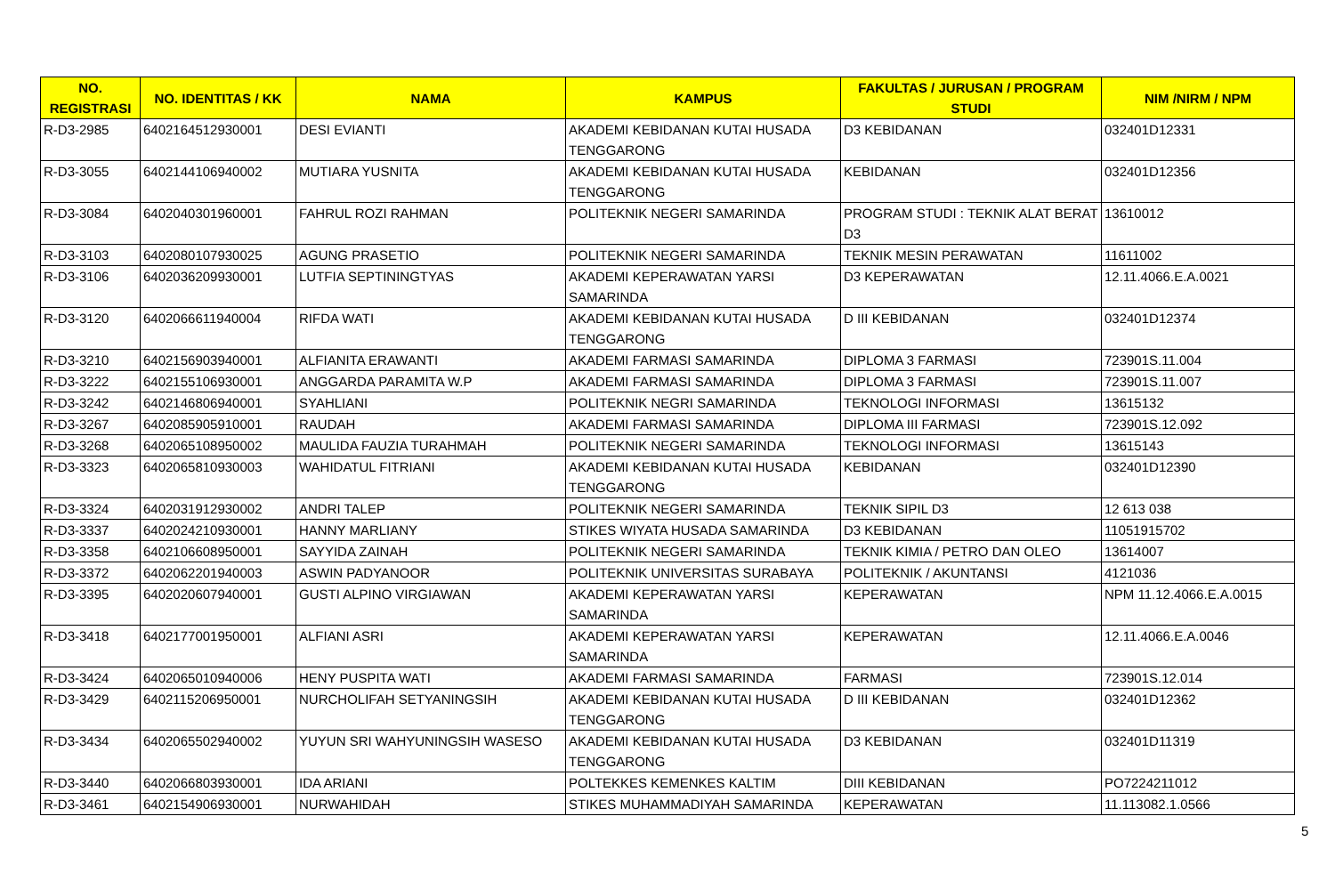| NO. REGISTRASI | NO. IDENTITAS / KK | NAMA | KAMPUS | FAKULTAS / JURUSAN / PROGRAM STUDI | NIM /NIRM / NPM |
| --- | --- | --- | --- | --- | --- |
| R-D3-2985 | 6402164512930001 | DESI EVIANTI | AKADEMI KEBIDANAN KUTAI HUSADA TENGGARONG | D3 KEBIDANAN | 032401D12331 |
| R-D3-3055 | 6402144106940002 | MUTIARA YUSNITA | AKADEMI KEBIDANAN KUTAI HUSADA TENGGARONG | KEBIDANAN | 032401D12356 |
| R-D3-3084 | 6402040301960001 | FAHRUL ROZI RAHMAN | POLITEKNIK NEGERI SAMARINDA | PROGRAM STUDI : TEKNIK ALAT BERAT D3 | 13610012 |
| R-D3-3103 | 6402080107930025 | AGUNG PRASETIO | POLITEKNIK NEGERI SAMARINDA | TEKNIK MESIN PERAWATAN | 11611002 |
| R-D3-3106 | 6402036209930001 | LUTFIA SEPTININGTYAS | AKADEMI KEPERAWATAN YARSI SAMARINDA | D3 KEPERAWATAN | 12.11.4066.E.A.0021 |
| R-D3-3120 | 6402066611940004 | RIFDA WATI | AKADEMI KEBIDANAN KUTAI HUSADA TENGGARONG | D III KEBIDANAN | 032401D12374 |
| R-D3-3210 | 6402156903940001 | ALFIANITA ERAWANTI | AKADEMI FARMASI SAMARINDA | DIPLOMA 3 FARMASI | 723901S.11.004 |
| R-D3-3222 | 6402155106930001 | ANGGARDA PARAMITA W.P | AKADEMI FARMASI SAMARINDA | DIPLOMA 3 FARMASI | 723901S.11.007 |
| R-D3-3242 | 6402146806940001 | SYAHLIANI | POLITEKNIK NEGRI SAMARINDA | TEKNOLOGI INFORMASI | 13615132 |
| R-D3-3267 | 6402085905910001 | RAUDAH | AKADEMI FARMASI SAMARINDA | DIPLOMA III FARMASI | 723901S.12.092 |
| R-D3-3268 | 6402065108950002 | MAULIDA FAUZIA TURAHMAH | POLITEKNIK NEGERI SAMARINDA | TEKNOLOGI INFORMASI | 13615143 |
| R-D3-3323 | 6402065810930003 | WAHIDATUL FITRIANI | AKADEMI KEBIDANAN KUTAI HUSADA TENGGARONG | KEBIDANAN | 032401D12390 |
| R-D3-3324 | 6402031912930002 | ANDRI TALEP | POLITEKNIK NEGERI SAMARINDA | TEKNIK SIPIL D3 | 12 613 038 |
| R-D3-3337 | 6402024210930001 | HANNY MARLIANY | STIKES WIYATA HUSADA SAMARINDA | D3 KEBIDANAN | 11051915702 |
| R-D3-3358 | 6402106608950001 | SAYYIDA ZAINAH | POLITEKNIK NEGERI SAMARINDA | TEKNIK KIMIA / PETRO DAN OLEO | 13614007 |
| R-D3-3372 | 6402062201940003 | ASWIN PADYANOOR | POLITEKNIK UNIVERSITAS SURABAYA | POLITEKNIK / AKUNTANSI | 4121036 |
| R-D3-3395 | 6402020607940001 | GUSTI ALPINO VIRGIAWAN | AKADEMI KEPERAWATAN YARSI SAMARINDA | KEPERAWATAN | NPM 11.12.4066.E.A.0015 |
| R-D3-3418 | 6402177001950001 | ALFIANI ASRI | AKADEMI KEPERAWATAN YARSI SAMARINDA | KEPERAWATAN | 12.11.4066.E.A.0046 |
| R-D3-3424 | 6402065010940006 | HENY PUSPITA WATI | AKADEMI FARMASI SAMARINDA | FARMASI | 723901S.12.014 |
| R-D3-3429 | 6402115206950001 | NURCHOLIFAH SETYANINGSIH | AKADEMI KEBIDANAN KUTAI HUSADA TENGGARONG | D III KEBIDANAN | 032401D12362 |
| R-D3-3434 | 6402065502940002 | YUYUN SRI WAHYUNINGSIH WASESO | AKADEMI KEBIDANAN KUTAI HUSADA TENGGARONG | D3 KEBIDANAN | 032401D11319 |
| R-D3-3440 | 6402066803930001 | IDA ARIANI | POLTEKKES KEMENKES KALTIM | DIII KEBIDANAN | PO7224211012 |
| R-D3-3461 | 6402154906930001 | NURWAHIDAH | STIKES MUHAMMADIYAH SAMARINDA | KEPERAWATAN | 11.113082.1.0566 |
5